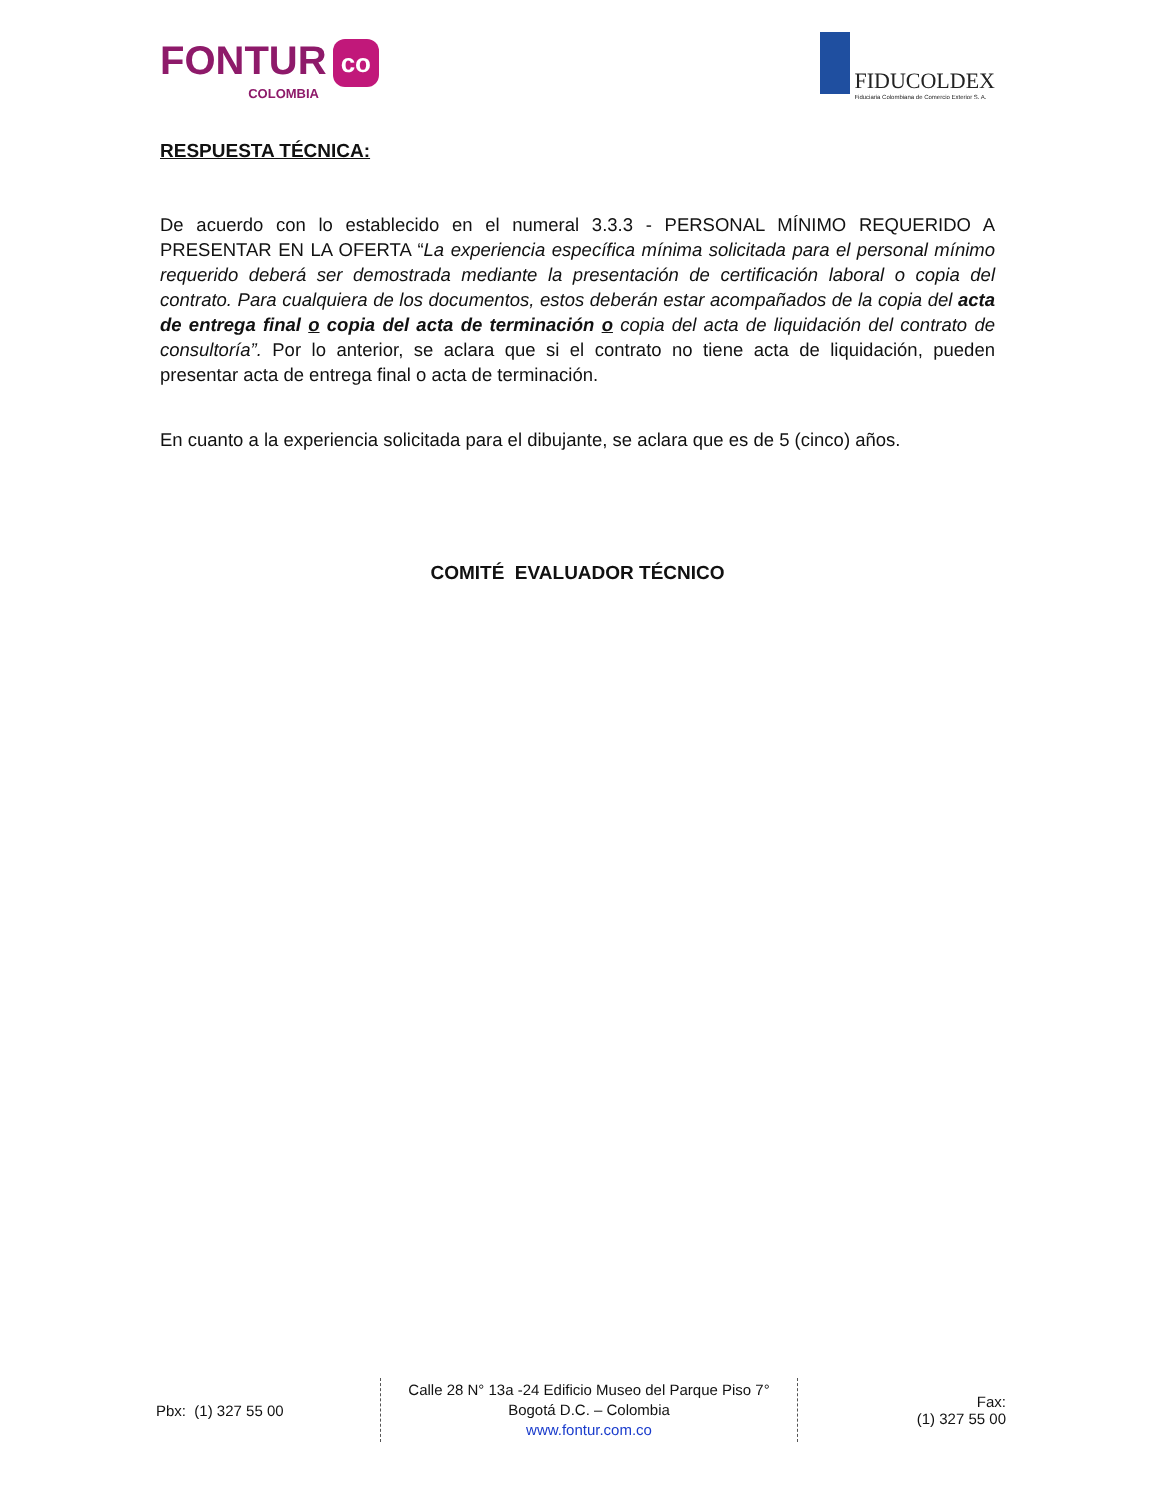FONTUR co
COLOMBIA
FIDUCOLDEX
Fiduciaria Colombiana de Comercio Exterior S. A.
RESPUESTA TÉCNICA:
De acuerdo con lo establecido en el numeral 3.3.3 - PERSONAL MÍNIMO REQUERIDO A PRESENTAR EN LA OFERTA “La experiencia específica mínima solicitada para el personal mínimo requerido deberá ser demostrada mediante la presentación de certificación laboral o copia del contrato. Para cualquiera de los documentos, estos deberán estar acompañados de la copia del acta de entrega final o copia del acta de terminación o copia del acta de liquidación del contrato de consultoría”. Por lo anterior, se aclara que si el contrato no tiene acta de liquidación, pueden presentar acta de entrega final o acta de terminación.
En cuanto a la experiencia solicitada para el dibujante, se aclara que es de 5 (cinco) años.
COMITÉ EVALUADOR TÉCNICO
Pbx: (1) 327 55 00
Calle 28 N° 13a -24 Edificio Museo del Parque Piso 7°
Bogotá D.C. – Colombia
www.fontur.com.co
Fax:
(1) 327 55 00